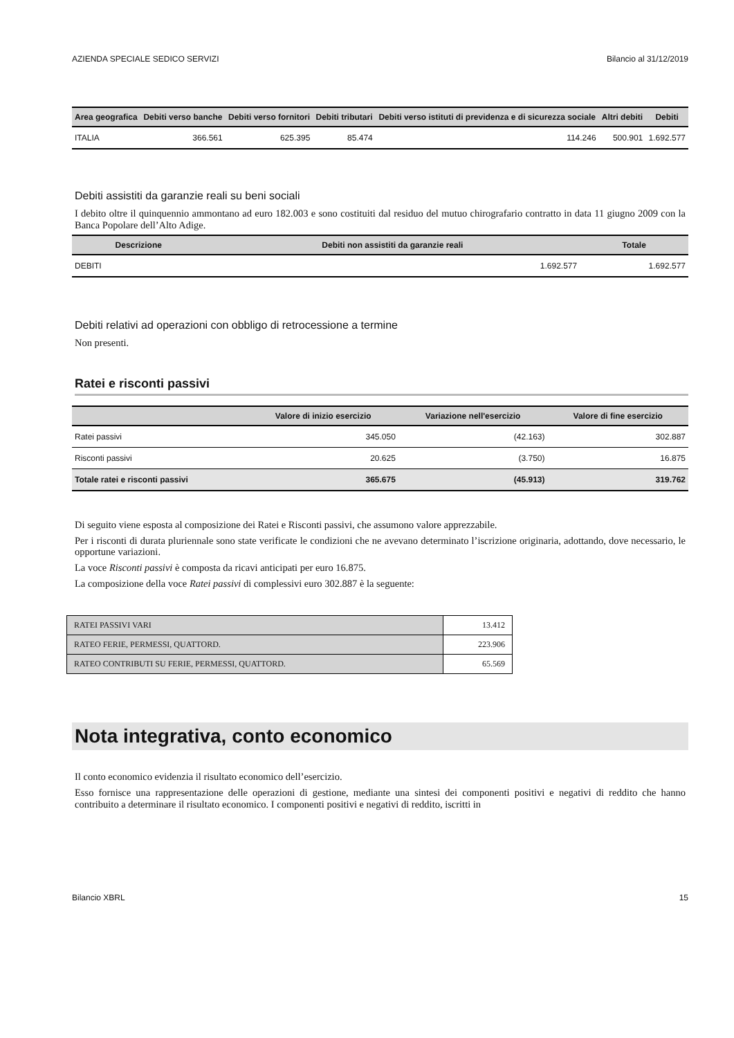AZIENDA SPECIALE SEDICO SERVIZI Bilancio al 31/12/2019
| Area geografica | Debiti verso banche | Debiti verso fornitori | Debiti tributari | Debiti verso istituti di previdenza e di sicurezza sociale | Altri debiti | Debiti |
| --- | --- | --- | --- | --- | --- | --- |
| ITALIA | 366.561 | 625.395 | 85.474 | 114.246 | 500.901 | 1.692.577 |
Debiti assistiti da garanzie reali su beni sociali
I debito oltre il quinquennio ammontano ad euro 182.003 e sono costituiti dal residuo del mutuo chirografario contratto in data 11 giugno 2009 con la Banca Popolare dell’Alto Adige.
| Descrizione | Debiti non assistiti da garanzie reali | Totale |
| --- | --- | --- |
| DEBITI | 1.692.577 | 1.692.577 |
Debiti relativi ad operazioni con obbligo di retrocessione a termine
Non presenti.
Ratei e risconti passivi
| | Valore di inizio esercizio | Variazione nell'esercizio | Valore di fine esercizio |
| --- | --- | --- | --- |
| Ratei passivi | 345.050 | (42.163) | 302.887 |
| Risconti passivi | 20.625 | (3.750) | 16.875 |
| Totale ratei e risconti passivi | 365.675 | (45.913) | 319.762 |
Di seguito viene esposta al composizione dei Ratei e Risconti passivi, che assumono valore apprezzabile.
Per i risconti di durata pluriennale sono state verificate le condizioni che ne avevano determinato l’iscrizione originaria, adottando, dove necessario, le opportune variazioni.
La voce Risconti passivi è composta da ricavi anticipati per euro 16.875.
La composizione della voce Ratei passivi di complessivi euro 302.887 è la seguente:
| RATEI PASSIVI VARI | 13.412 |
| RATEO FERIE, PERMESSI, QUATTORD. | 223.906 |
| RATEO CONTRIBUTI SU FERIE, PERMESSI, QUATTORD. | 65.569 |
Nota integrativa, conto economico
Il conto economico evidenzia il risultato economico dell’esercizio.
Esso fornisce una rappresentazione delle operazioni di gestione, mediante una sintesi dei componenti positivi e negativi di reddito che hanno contribuito a determinare il risultato economico. I componenti positivi e negativi di reddito, iscritti in
Bilancio XBRL 15